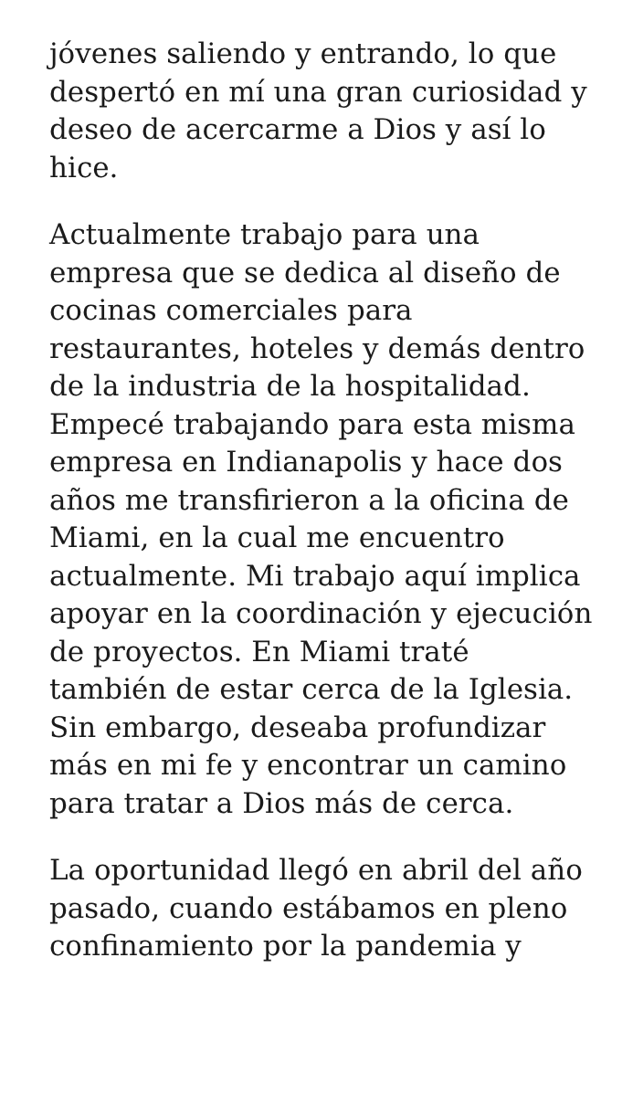jóvenes saliendo y entrando, lo que despertó en mí una gran curiosidad y deseo de acercarme a Dios y así lo hice.
Actualmente trabajo para una empresa que se dedica al diseño de cocinas comerciales para restaurantes, hoteles y demás dentro de la industria de la hospitalidad. Empecé trabajando para esta misma empresa en Indianapolis y hace dos años me transfirieron a la oficina de Miami, en la cual me encuentro actualmente. Mi trabajo aquí implica apoyar en la coordinación y ejecución de proyectos. En Miami traté también de estar cerca de la Iglesia. Sin embargo, deseaba profundizar más en mi fe y encontrar un camino para tratar a Dios más de cerca.
La oportunidad llegó en abril del año pasado, cuando estábamos en pleno confinamiento por la pandemia y